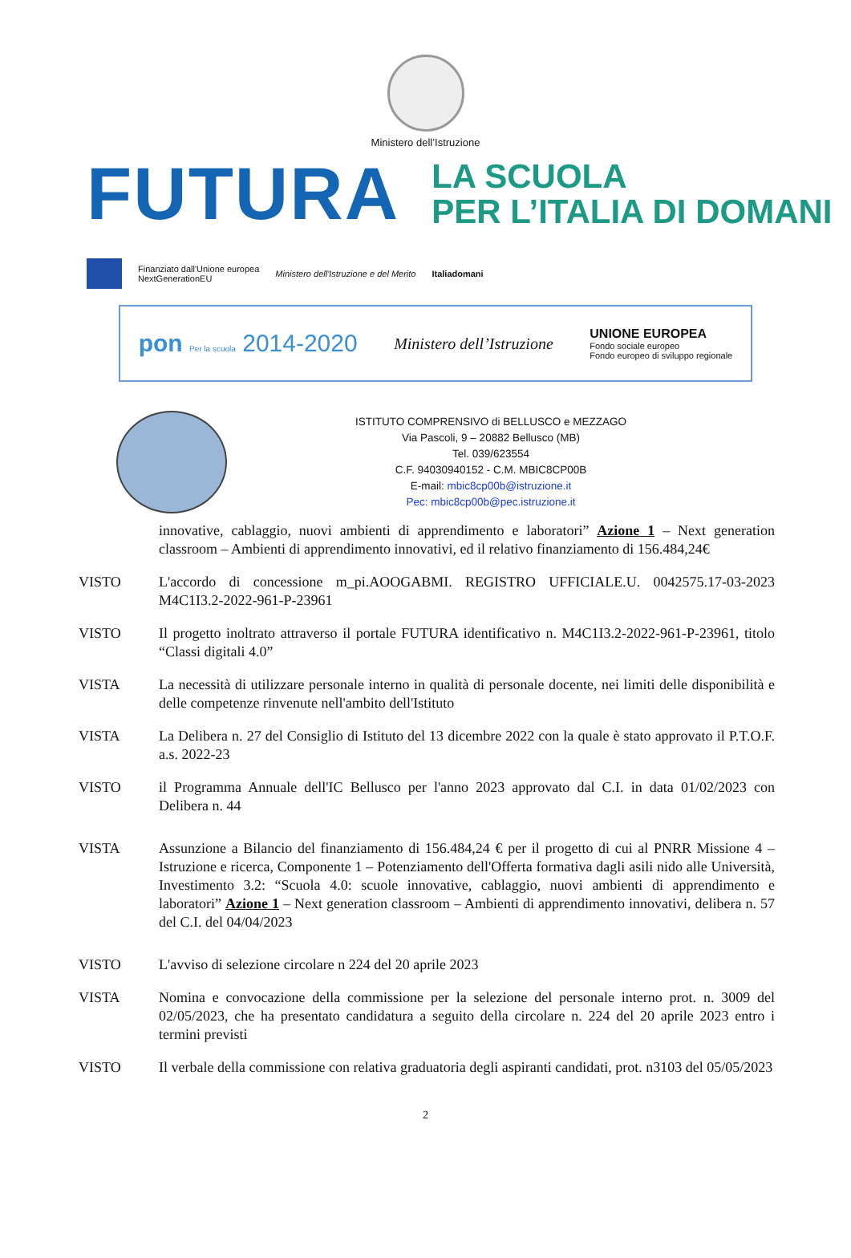Ministero dell’Istruzione
FUTURA LA SCUOLA
PER L’ITALIA DI DOMANI
Finanziato dall'Unione europea
NextGenerationEU Ministero dell'Istruzione e del Merito Italiadomani
pon Per la scuola 2014-2020 Ministero dell’Istruzione UNIONE EUROPEA
Fondo sociale europeo
Fondo europeo di sviluppo regionale
ISTITUTO COMPRENSIVO di BELLUSCO e MEZZAGO
Via Pascoli, 9 – 20882 Bellusco (MB)
Tel. 039/623554
C.F. 94030940152 - C.M. MBIC8CP00B
E-mail: mbic8cp00b@istruzione.it
Pec: mbic8cp00b@pec.istruzione.it
innovative, cablaggio, nuovi ambienti di apprendimento e laboratori” Azione 1 – Next generation classroom – Ambienti di apprendimento innovativi, ed il relativo finanziamento di 156.484,24€
VISTO L'accordo di concessione m_pi.AOOGABMI. REGISTRO UFFICIALE.U. 0042575.17-03-2023 M4C1I3.2-2022-961-P-23961
VISTO Il progetto inoltrato attraverso il portale FUTURA identificativo n. M4C1I3.2-2022-961-P-23961, titolo “Classi digitali 4.0”
VISTA La necessità di utilizzare personale interno in qualità di personale docente, nei limiti delle disponibilità e delle competenze rinvenute nell'ambito dell'Istituto
VISTA La Delibera n. 27 del Consiglio di Istituto del 13 dicembre 2022 con la quale è stato approvato il P.T.O.F. a.s. 2022-23
VISTO il Programma Annuale dell'IC Bellusco per l'anno 2023 approvato dal C.I. in data 01/02/2023 con Delibera n. 44
VISTA Assunzione a Bilancio del finanziamento di 156.484,24 € per il progetto di cui al PNRR Missione 4 – Istruzione e ricerca, Componente 1 – Potenziamento dell'Offerta formativa dagli asili nido alle Università, Investimento 3.2: “Scuola 4.0: scuole innovative, cablaggio, nuovi ambienti di apprendimento e laboratori” Azione 1 – Next generation classroom – Ambienti di apprendimento innovativi, delibera n. 57 del C.I. del 04/04/2023
VISTO L'avviso di selezione circolare n 224 del 20 aprile 2023
VISTA Nomina e convocazione della commissione per la selezione del personale interno prot. n. 3009 del 02/05/2023, che ha presentato candidatura a seguito della circolare n. 224 del 20 aprile 2023 entro i termini previsti
VISTO Il verbale della commissione con relativa graduatoria degli aspiranti candidati, prot. n3103 del 05/05/2023
2